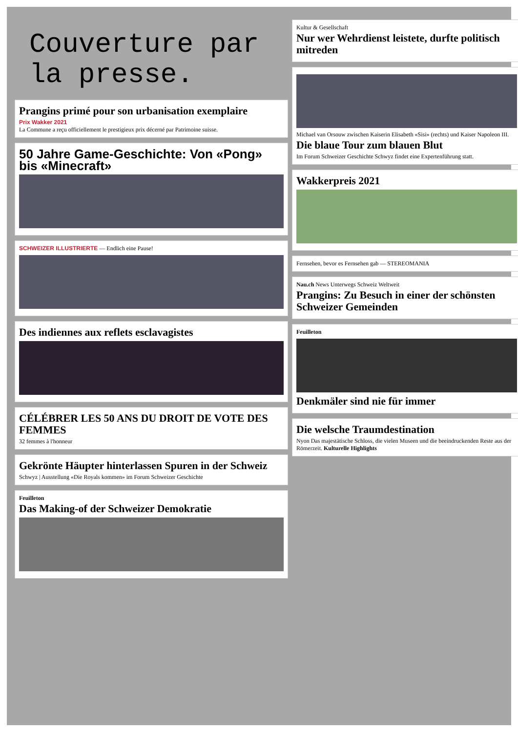Couverture par
la presse.
Prangins primé pour son urbanisation exemplaire
Prix Wakker 2021
La Commune a reçu officiellement le prestigieux prix décerné par Patrimoine suisse.
50 Jahre Game-Geschichte: Von «Pong» bis «Minecraft»
SCHWEIZER ILLUSTRIERTE — Endlich eine Pause!
Des indiennes aux reflets esclavagistes
CÉLÉBRER LES 50 ANS DU DROIT DE VOTE DES FEMMES
32 femmes à l'honneur
Gekrönte Häupter hinterlassen Spuren in der Schweiz
Schwyz | Ausstellung «Die Royals kommen» im Forum Schweizer Geschichte
Feuilleton
Das Making-of der Schweizer Demokratie
Kultur & Gesellschaft
Nur wer Wehrdienst leistete, durfte politisch mitreden
Michael van Orsouw zwischen Kaiserin Elisabeth «Sisi» (rechts) und Kaiser Napoleon III.
Die blaue Tour zum blauen Blut
Im Forum Schweizer Geschichte Schwyz findet eine Expertenführung statt.
Wakkerpreis 2021
Fernsehen, bevor es Fernsehen gab — STEREOMANIA
Nau.ch News Unterwegs Schweiz Weltweit
Prangins: Zu Besuch in einer der schönsten Schweizer Gemeinden
Feuilleton
Denkmäler sind nie für immer
Die welsche Traumdestination
Nyon Das majestätische Schloss, die vielen Museen und die beeindruckenden Reste aus der Römerzeit. Kulturelle Highlights